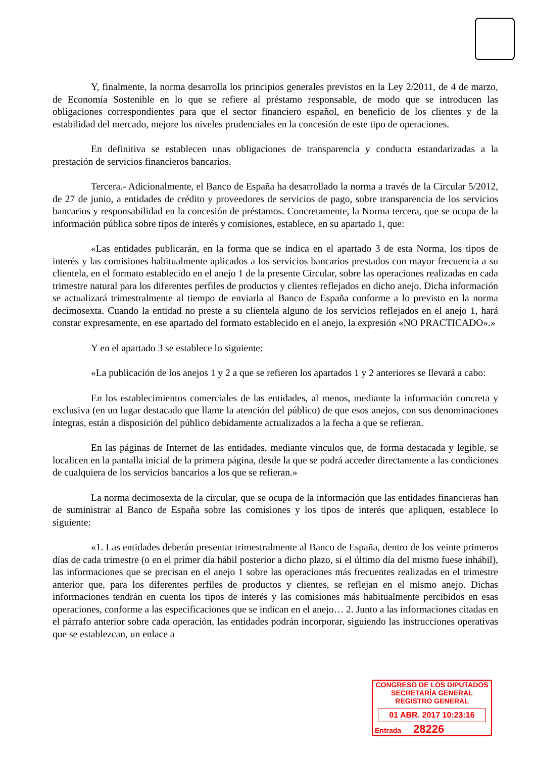Y, finalmente, la norma desarrolla los principios generales previstos en la Ley 2/2011, de 4 de marzo, de Economía Sostenible en lo que se refiere al préstamo responsable, de modo que se introducen las obligaciones correspondientes para que el sector financiero español, en beneficio de los clientes y de la estabilidad del mercado, mejore los niveles prudenciales en la concesión de este tipo de operaciones.
En definitiva se establecen unas obligaciones de transparencia y conducta estandarizadas a la prestación de servicios financieros bancarios.
Tercera.- Adicionalmente, el Banco de España ha desarrollado la norma a través de la Circular 5/2012, de 27 de junio, a entidades de crédito y proveedores de servicios de pago, sobre transparencia de los servicios bancarios y responsabilidad en la concesión de préstamos. Concretamente, la Norma tercera, que se ocupa de la información pública sobre tipos de interés y comisiones, establece, en su apartado 1, que:
«Las entidades publicarán, en la forma que se indica en el apartado 3 de esta Norma, los tipos de interés y las comisiones habitualmente aplicados a los servicios bancarios prestados con mayor frecuencia a su clientela, en el formato establecido en el anejo 1 de la presente Circular, sobre las operaciones realizadas en cada trimestre natural para los diferentes perfiles de productos y clientes reflejados en dicho anejo. Dicha información se actualizará trimestralmente al tiempo de enviarla al Banco de España conforme a lo previsto en la norma decimosexta. Cuando la entidad no preste a su clientela alguno de los servicios reflejados en el anejo 1, hará constar expresamente, en ese apartado del formato establecido en el anejo, la expresión «NO PRACTICADO».»
Y en el apartado 3 se establece lo siguiente:
«La publicación de los anejos 1 y 2 a que se refieren los apartados 1 y 2 anteriores se llevará a cabo:
En los establecimientos comerciales de las entidades, al menos, mediante la información concreta y exclusiva (en un lugar destacado que llame la atención del público) de que esos anejos, con sus denominaciones íntegras, están a disposición del público debidamente actualizados a la fecha a que se refieran.
En las páginas de Internet de las entidades, mediante vínculos que, de forma destacada y legible, se localicen en la pantalla inicial de la primera página, desde la que se podrá acceder directamente a las condiciones de cualquiera de los servicios bancarios a los que se refieran.»
La norma decimosexta de la circular, que se ocupa de la información que las entidades financieras han de suministrar al Banco de España sobre las comisiones y los tipos de interés que apliquen, establece lo siguiente:
«1. Las entidades deberán presentar trimestralmente al Banco de España, dentro de los veinte primeros días de cada trimestre (o en el primer día hábil posterior a dicho plazo, si el último día del mismo fuese inhábil), las informaciones que se precisan en el anejo 1 sobre las operaciones más frecuentes realizadas en el trimestre anterior que, para los diferentes perfiles de productos y clientes, se reflejan en el mismo anejo. Dichas informaciones tendrán en cuenta los tipos de interés y las comisiones más habitualmente percibidos en esas operaciones, conforme a las especificaciones que se indican en el anejo… 2. Junto a las informaciones citadas en el párrafo anterior sobre cada operación, las entidades podrán incorporar, siguiendo las instrucciones operativas que se establezcan, un enlace a
CONGRESO DE LOS DIPUTADOS
SECRETARÍA GENERAL
REGISTRO GENERAL
01 ABR. 2017 10:23:16
Entrada 28226